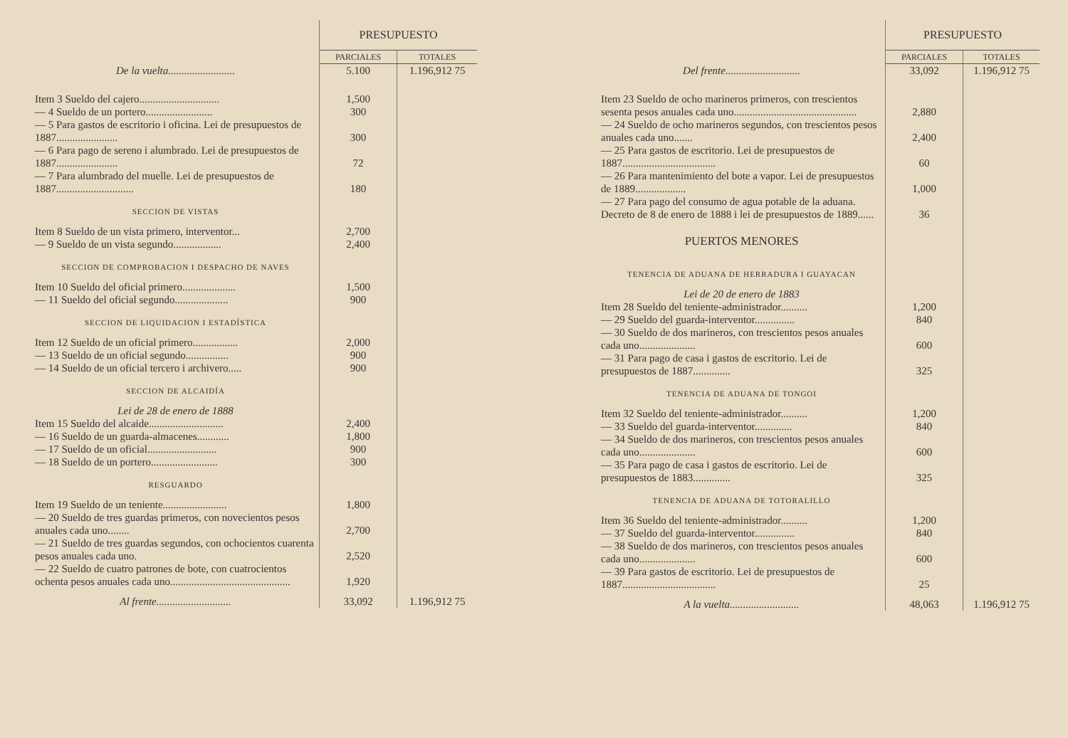| | PRESUPUESTO | |
| | PARCIALES | TOTALES |
| De la vuelta......................... | 5.100 | 1.196,912 75 |
| Item 3 Sueldo del cajero.............................. | 1,500 | |
| — 4 Sueldo de un portero......................... | 300 | |
| — 5 Para gastos de escritorio i oficina. Lei de presupuestos de 1887....................... | 300 | |
| — 6 Para pago de sereno i alumbrado. Lei de presupuestos de 1887....................... | 72 | |
| — 7 Para alumbrado del muelle. Lei de presupuestos de 1887............................. | 180 | |
| SECCION DE VISTAS | | |
| Item 8 Sueldo de un vista primero, interventor... | 2,700 | |
| — 9 Sueldo de un vista segundo.................. | 2,400 | |
| SECCION DE COMPROBACION I DESPACHO DE NAVES | | |
| Item 10 Sueldo del oficial primero.................... | 1,500 | |
| — 11 Sueldo del oficial segundo.................... | 900 | |
| SECCION DE LIQUIDACION I ESTADÍSTICA | | |
| Item 12 Sueldo de un oficial primero................. | 2,000 | |
| — 13 Sueldo de un oficial segundo................ | 900 | |
| — 14 Sueldo de un oficial tercero i archivero..... | 900 | |
| SECCION DE ALCAIDÍA | | |
| Lei de 28 de enero de 1888 | | |
| Item 15 Sueldo del alcaide............................ | 2,400 | |
| — 16 Sueldo de un guarda-almacenes............ | 1,800 | |
| — 17 Sueldo de un oficial.......................... | 900 | |
| — 18 Sueldo de un portero......................... | 300 | |
| RESGUARDO | | |
| Item 19 Sueldo de un teniente........................ | 1,800 | |
| — 20 Sueldo de tres guardas primeros, con novecientos pesos anuales cada uno........ | 2,700 | |
| — 21 Sueldo de tres guardas segundos, con ochocientos cuarenta pesos anuales cada uno. | 2,520 | |
| — 22 Sueldo de cuatro patrones de bote, con cuatrocientos ochenta pesos anuales cada uno............................................. | 1,920 | |
| Al frente............................ | 33,092 | 1.196,912 75 |
| | PRESUPUESTO | |
| | PARCIALES | TOTALES |
| Del frente............................ | 33,092 | 1.196,912 75 |
| Item 23 Sueldo de ocho marineros primeros, con trescientos sesenta pesos anuales cada uno.............................................. | 2,880 | |
| — 24 Sueldo de ocho marineros segundos, con trescientos pesos anuales cada uno....... | 2,400 | |
| — 25 Para gastos de escritorio. Lei de presupuestos de 1887................................... | 60 | |
| — 26 Para mantenimiento del bote a vapor. Lei de presupuestos de 1889................... | 1,000 | |
| — 27 Para pago del consumo de agua potable de la aduana. Decreto de 8 de enero de 1888 i lei de presupuestos de 1889...... | 36 | |
| PUERTOS MENORES | | |
| TENENCIA DE ADUANA DE HERRADURA I GUAYACAN | | |
| Lei de 20 de enero de 1883 | | |
| Item 28 Sueldo del teniente-administrador.......... | 1,200 | |
| — 29 Sueldo del guarda-interventor............... | 840 | |
| — 30 Sueldo de dos marineros, con trescientos pesos anuales cada uno..................... | 600 | |
| — 31 Para pago de casa i gastos de escritorio. Lei de presupuestos de 1887.............. | 325 | |
| TENENCIA DE ADUANA DE TONGOI | | |
| Item 32 Sueldo del teniente-administrador.......... | 1,200 | |
| — 33 Sueldo del guarda-interventor.............. | 840 | |
| — 34 Sueldo de dos marineros, con trescientos pesos anuales cada uno..................... | 600 | |
| — 35 Para pago de casa i gastos de escritorio. Lei de presupuestos de 1883.............. | 325 | |
| TENENCIA DE ADUANA DE TOTORALILLO | | |
| Item 36 Sueldo del teniente-administrador.......... | 1,200 | |
| — 37 Sueldo del guarda-interventor............... | 840 | |
| — 38 Sueldo de dos marineros, con trescientos pesos anuales cada uno..................... | 600 | |
| — 39 Para gastos de escritorio. Lei de presupuestos de 1887................................... | 25 | |
| A la vuelta.......................... | 48,063 | 1.196,912 75 |